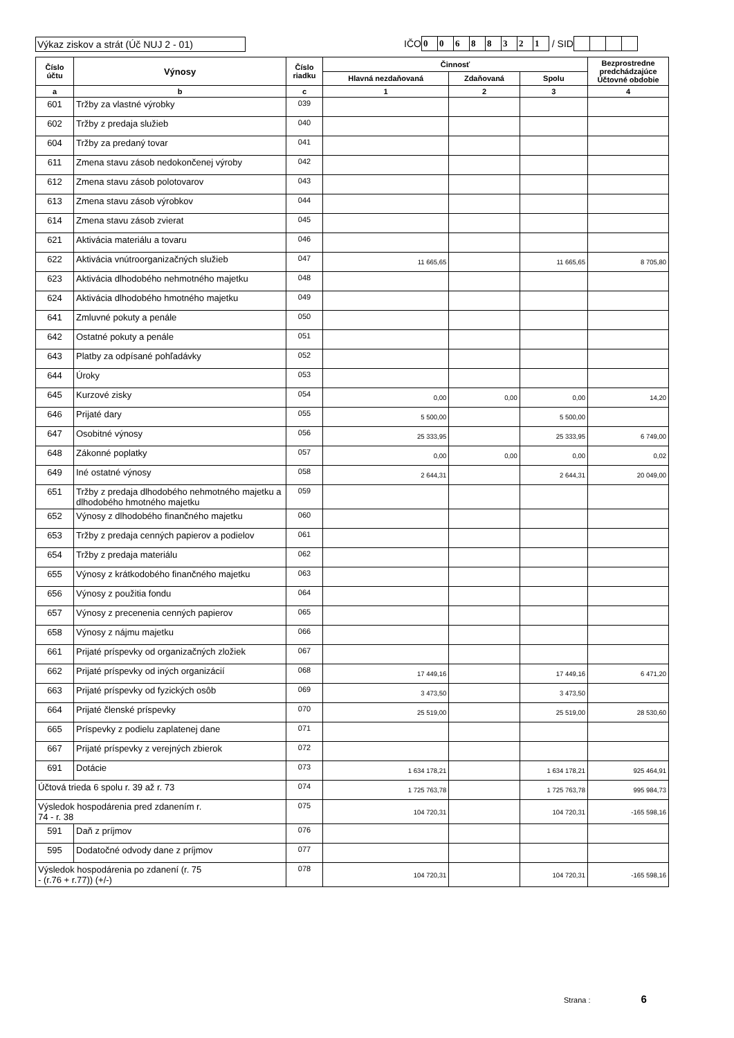Výkaz ziskov a strát (Úč NUJ 2 - 01)
IČO 0068832 1 / SID
| Číslo účtu | Výnosy | Číslo riadku | Činnosť | | | Bezprostredne predchádzajúce Účtovné obdobie |
| --- | --- | --- | --- | --- | --- | --- |
| | | | Hlavná nezdaňovaná | Zdaňovaná | Spolu | |
| a | b | c | 1 | 2 | 3 | 4 |
| 601 | Tržby za vlastné výrobky | 039 | | | | |
| 602 | Tržby z predaja služieb | 040 | | | | |
| 604 | Tržby za predaný tovar | 041 | | | | |
| 611 | Zmena stavu zásob nedokončenej výroby | 042 | | | | |
| 612 | Zmena stavu zásob polotovarov | 043 | | | | |
| 613 | Zmena stavu zásob výrobkov | 044 | | | | |
| 614 | Zmena stavu zásob zvierat | 045 | | | | |
| 621 | Aktivácia materiálu a tovaru | 046 | | | | |
| 622 | Aktivácia vnútroorganizačných služieb | 047 | 11 665,65 | | 11 665,65 | 8 705,80 |
| 623 | Aktivácia dlhodobého nehmotného majetku | 048 | | | | |
| 624 | Aktivácia dlhodobého hmotného majetku | 049 | | | | |
| 641 | Zmluvné pokuty a penále | 050 | | | | |
| 642 | Ostatné pokuty a penále | 051 | | | | |
| 643 | Platby za odpísané pohľadávky | 052 | | | | |
| 644 | Úroky | 053 | | | | |
| 645 | Kurzové zisky | 054 | 0,00 | 0,00 | 0,00 | 14,20 |
| 646 | Prijaté dary | 055 | 5 500,00 | | 5 500,00 | |
| 647 | Osobitné výnosy | 056 | 25 333,95 | | 25 333,95 | 6 749,00 |
| 648 | Zákonné poplatky | 057 | 0,00 | 0,00 | 0,00 | 0,02 |
| 649 | Iné ostatné výnosy | 058 | 2 644,31 | | 2 644,31 | 20 049,00 |
| 651 | Tržby z predaja dlhodobého nehmotného majetku a dlhodobého hmotného majetku | 059 | | | | |
| 652 | Výnosy z dlhodobého finančného majetku | 060 | | | | |
| 653 | Tržby z predaja cenných papierov a podielov | 061 | | | | |
| 654 | Tržby z predaja materiálu | 062 | | | | |
| 655 | Výnosy z krátkodobého finančného majetku | 063 | | | | |
| 656 | Výnosy z použitia fondu | 064 | | | | |
| 657 | Výnosy z precenenia cenných papierov | 065 | | | | |
| 658 | Výnosy z nájmu majetku | 066 | | | | |
| 661 | Prijaté príspevky od organizačných zložiek | 067 | | | | |
| 662 | Prijaté príspevky od iných organizácií | 068 | 17 449,16 | | 17 449,16 | 6 471,20 |
| 663 | Prijaté príspevky od fyzických osôb | 069 | 3 473,50 | | 3 473,50 | |
| 664 | Prijaté členské príspevky | 070 | 25 519,00 | | 25 519,00 | 28 530,60 |
| 665 | Príspevky z podielu zaplatenej dane | 071 | | | | |
| 667 | Prijaté príspevky z verejných zbierok | 072 | | | | |
| 691 | Dotácie | 073 | 1 634 178,21 | | 1 634 178,21 | 925 464,91 |
| Účtová trieda 6 spolu r. 39 až r. 73 | | 074 | 1 725 763,78 | | 1 725 763,78 | 995 984,73 |
| Výsledok hospodárenia pred zdanením r. 74 - r. 38 | | 075 | 104 720,31 | | 104 720,31 | -165 598,16 |
| 591 | Daň z príjmov | 076 | | | | |
| 595 | Dodatočné odvody dane z príjmov | 077 | | | | |
| Výsledok hospodárenia po zdanení (r. 75 - (r.76 + r.77)) (+/-) | | 078 | 104 720,31 | | 104 720,31 | -165 598,16 |
Strana : 6